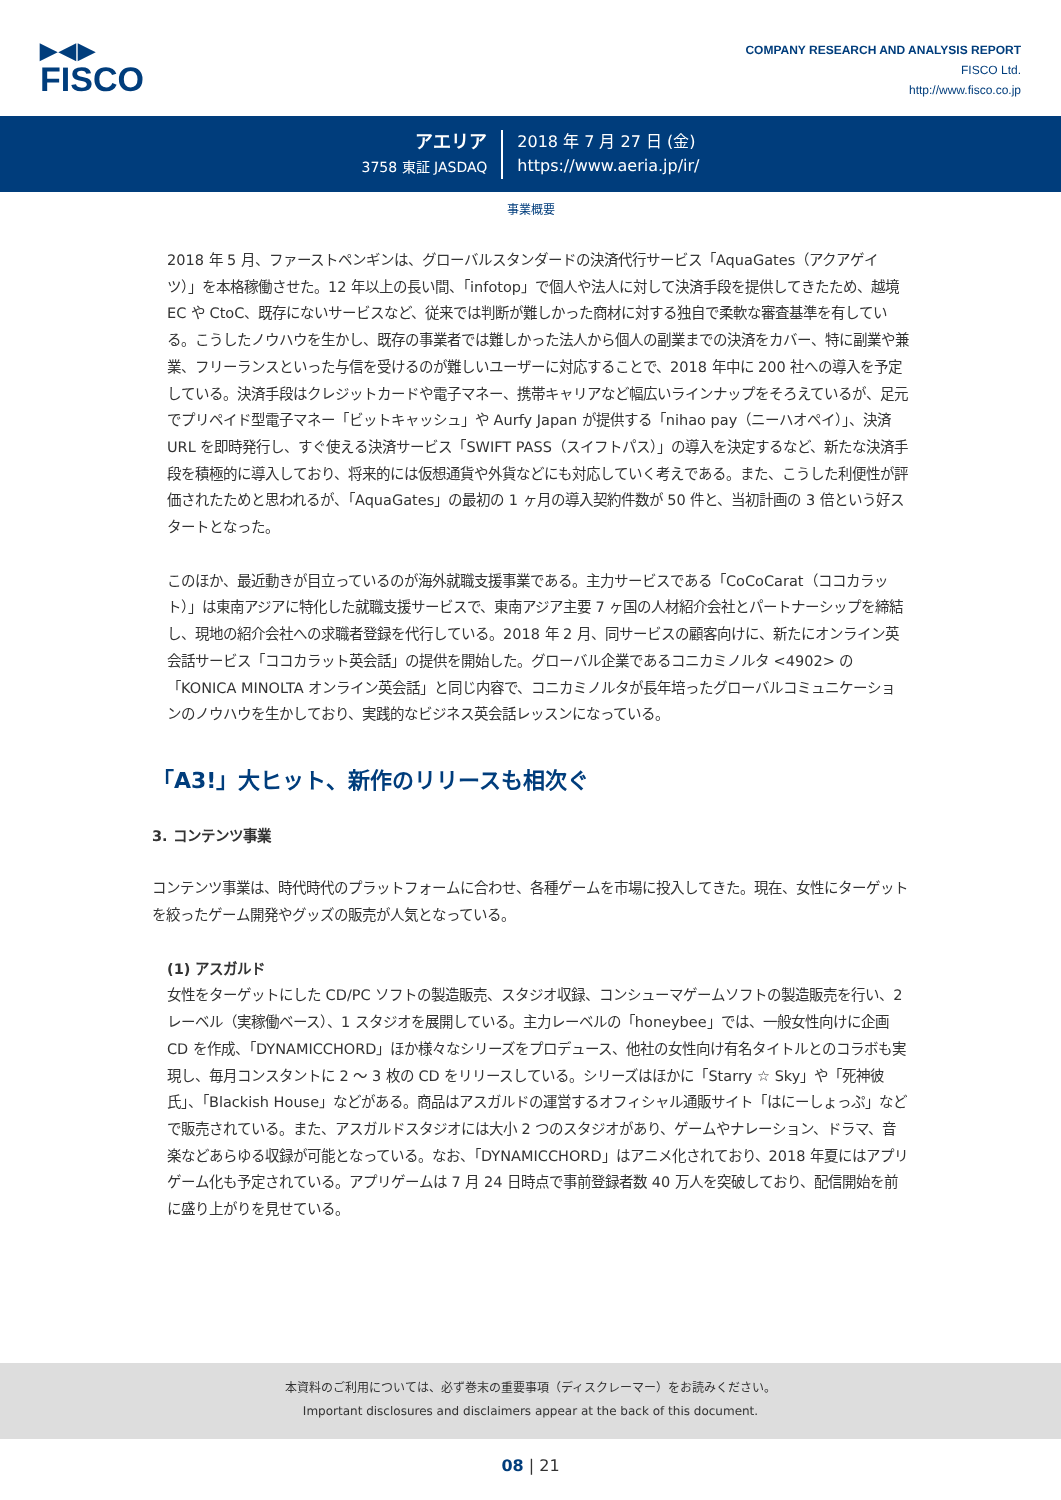▶◀▶
FISCO
COMPANY RESEARCH AND ANALYSIS REPORT
FISCO Ltd.
http://www.fisco.co.jp
アエリア
3758 東証 JASDAQ
2018 年 7 月 27 日 (金)
https://www.aeria.jp/ir/
事業概要
2018 年 5 月、ファーストペンギンは、グローバルスタンダードの決済代行サービス「AquaGates（アクアゲイツ）」を本格稼働させた。12 年以上の長い間、「infotop」で個人や法人に対して決済手段を提供してきたため、越境 EC や CtoC、既存にないサービスなど、従来では判断が難しかった商材に対する独自で柔軟な審査基準を有している。こうしたノウハウを生かし、既存の事業者では難しかった法人から個人の副業までの決済をカバー、特に副業や兼業、フリーランスといった与信を受けるのが難しいユーザーに対応することで、2018 年中に 200 社への導入を予定している。決済手段はクレジットカードや電子マネー、携帯キャリアなど幅広いラインナップをそろえているが、足元でプリペイド型電子マネー「ビットキャッシュ」や Aurfy Japan が提供する「nihao pay（ニーハオペイ）」、決済 URL を即時発行し、すぐ使える決済サービス「SWIFT PASS（スイフトパス）」の導入を決定するなど、新たな決済手段を積極的に導入しており、将来的には仮想通貨や外貨などにも対応していく考えである。また、こうした利便性が評価されたためと思われるが、「AquaGates」の最初の 1 ヶ月の導入契約件数が 50 件と、当初計画の 3 倍という好スタートとなった。
このほか、最近動きが目立っているのが海外就職支援事業である。主力サービスである「CoCoCarat（ココカラット）」は東南アジアに特化した就職支援サービスで、東南アジア主要 7 ヶ国の人材紹介会社とパートナーシップを締結し、現地の紹介会社への求職者登録を代行している。2018 年 2 月、同サービスの顧客向けに、新たにオンライン英会話サービス「ココカラット英会話」の提供を開始した。グローバル企業であるコニカミノルタ <4902> の「KONICA MINOLTA オンライン英会話」と同じ内容で、コニカミノルタが長年培ったグローバルコミュニケーションのノウハウを生かしており、実践的なビジネス英会話レッスンになっている。
「A3!」大ヒット、新作のリリースも相次ぐ
3. コンテンツ事業
コンテンツ事業は、時代時代のプラットフォームに合わせ、各種ゲームを市場に投入してきた。現在、女性にターゲットを絞ったゲーム開発やグッズの販売が人気となっている。
(1) アスガルド
女性をターゲットにした CD/PC ソフトの製造販売、スタジオ収録、コンシューマゲームソフトの製造販売を行い、2 レーベル（実稼働ベース）、1 スタジオを展開している。主力レーベルの「honeybee」では、一般女性向けに企画 CD を作成、「DYNAMICCHORD」ほか様々なシリーズをプロデュース、他社の女性向け有名タイトルとのコラボも実現し、毎月コンスタントに 2 ～ 3 枚の CD をリリースしている。シリーズはほかに「Starry ☆ Sky」や「死神彼氏」、「Blackish House」などがある。商品はアスガルドの運営するオフィシャル通販サイト「はにーしょっぷ」などで販売されている。また、アスガルドスタジオには大小 2 つのスタジオがあり、ゲームやナレーション、ドラマ、音楽などあらゆる収録が可能となっている。なお、「DYNAMICCHORD」はアニメ化されており、2018 年夏にはアプリゲーム化も予定されている。アプリゲームは 7 月 24 日時点で事前登録者数 40 万人を突破しており、配信開始を前に盛り上がりを見せている。
本資料のご利用については、必ず巻末の重要事項（ディスクレーマー）をお読みください。
Important disclosures and disclaimers appear at the back of this document.
08 | 21